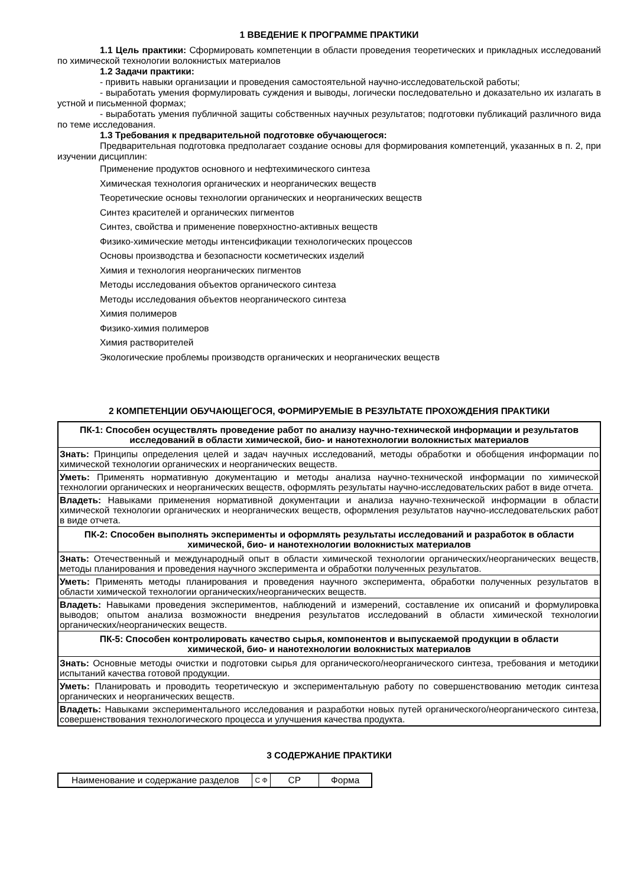1 ВВЕДЕНИЕ К ПРОГРАММЕ ПРАКТИКИ
1.1 Цель практики: Сформировать компетенции в области проведения теоретических и прикладных исследований по химической технологии волокнистых материалов
1.2 Задачи практики:
- привить навыки организации и проведения самостоятельной научно-исследовательской работы;
- выработать умения формулировать суждения и выводы, логически последовательно и доказательно их излагать в устной и письменной формах;
- выработать умения публичной защиты собственных научных результатов; подготовки публикаций различного вида по теме исследования.
1.3 Требования к предварительной подготовке обучающегося:
Предварительная подготовка предполагает создание основы для формирования компетенций, указанных в п. 2, при изучении дисциплин:
Применение продуктов основного и нефтехимического синтеза
Химическая технология органических и неорганических веществ
Теоретические основы технологии органических и неорганических веществ
Синтез красителей и органических пигментов
Синтез, свойства и применение поверхностно-активных веществ
Физико-химические методы интенсификации технологических процессов
Основы производства и безопасности косметических изделий
Химия и технология неорганических пигментов
Методы исследования объектов органического синтеза
Методы исследования объектов неорганического синтеза
Химия полимеров
Физико-химия полимеров
Химия растворителей
Экологические проблемы производств органических и неорганических веществ
2 КОМПЕТЕНЦИИ ОБУЧАЮЩЕГОСЯ, ФОРМИРУЕМЫЕ В РЕЗУЛЬТАТЕ ПРОХОЖДЕНИЯ ПРАКТИКИ
| ПК-1: Способен осуществлять проведение работ по анализу научно-технической информации и результатов исследований в области химической, био- и нанотехнологии волокнистых материалов |
| Знать: Принципы определения целей и задач научных исследований, методы обработки и обобщения информации по химической технологии органических и неорганических веществ. |
| Уметь: Применять нормативную документацию и методы анализа научно-технической информации по химической технологии органических и неорганических веществ, оформлять результаты научно-исследовательских работ в виде отчета. |
| Владеть: Навыками применения нормативной документации и анализа научно-технической информации в области химической технологии органических и неорганических веществ, оформления результатов научно-исследовательских работ в виде отчета. |
| ПК-2: Способен выполнять эксперименты и оформлять результаты исследований и разработок в области химической, био- и нанотехнологии волокнистых материалов |
| Знать: Отечественный и международный опыт в области химической технологии органических/неорганических веществ, методы планирования и проведения научного эксперимента и обработки полученных результатов. |
| Уметь: Применять методы планирования и проведения научного эксперимента, обработки полученных результатов в области химической технологии органических/неорганических веществ. |
| Владеть: Навыками проведения экспериментов, наблюдений и измерений, составление их описаний и формулировка выводов; опытом анализа возможности внедрения результатов исследований в области химической технологии органических/неорганических веществ. |
| ПК-5: Способен контролировать качество сырья, компонентов и выпускаемой продукции в области химической, био- и нанотехнологии волокнистых материалов |
| Знать: Основные методы очистки и подготовки сырья для органического/неорганического синтеза, требования и методики испытаний качества готовой продукции. |
| Уметь: Планировать и проводить теоретическую и экспериментальную работу по совершенствованию методик синтеза органических и неорганических веществ. |
| Владеть: Навыками экспериментального исследования и разработки новых путей органического/неорганического синтеза, совершенствования технологического процесса и улучшения качества продукта. |
3 СОДЕРЖАНИЕ ПРАКТИКИ
| Наименование и содержание разделов | С Ф | СР | Форма |